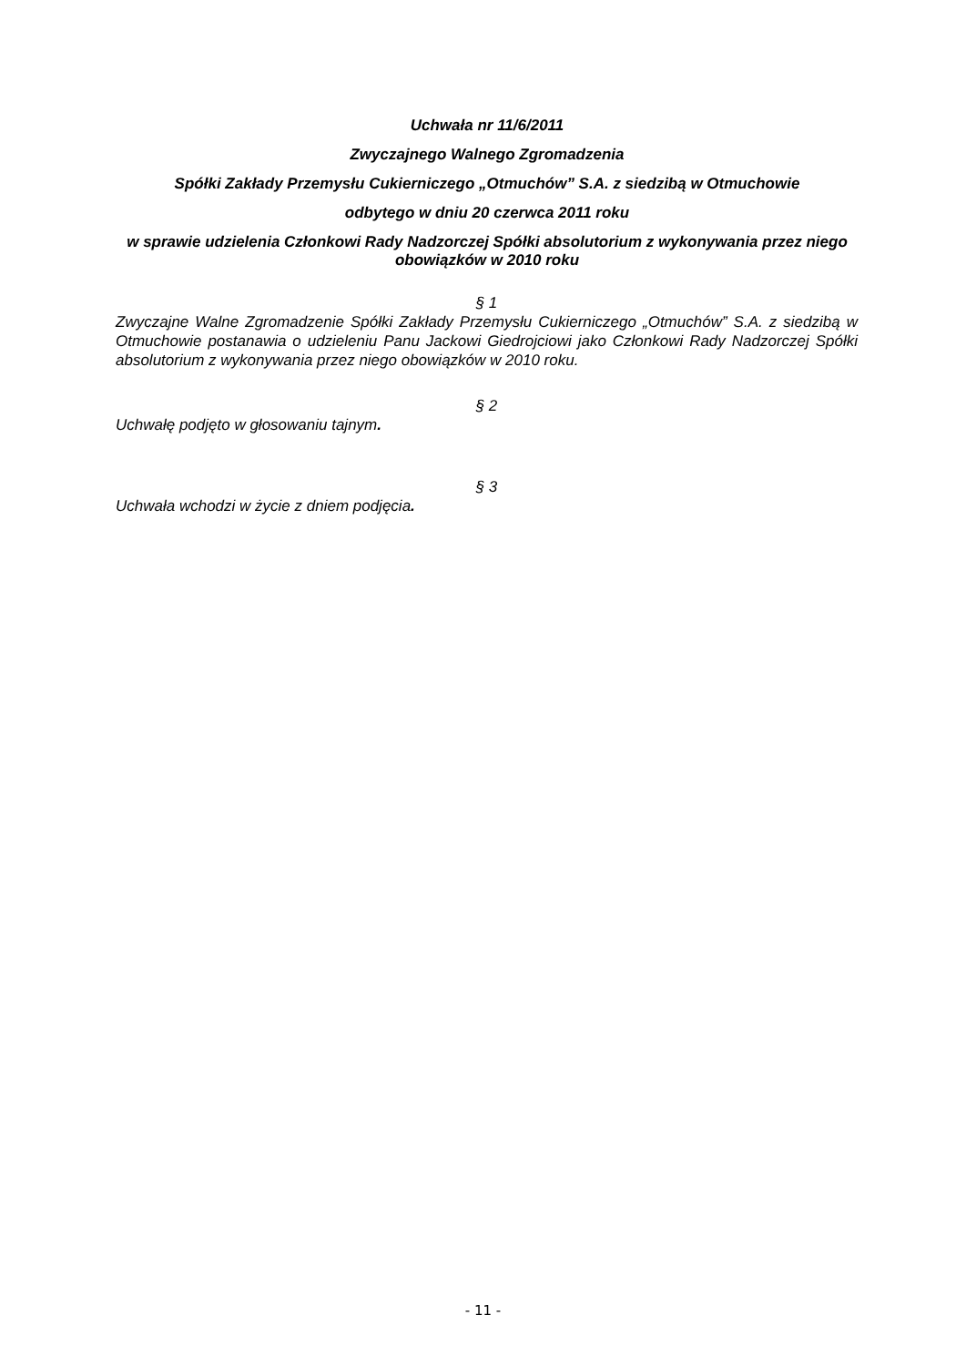Uchwała nr 11/6/2011
Zwyczajnego Walnego Zgromadzenia
Spółki Zakłady Przemysłu Cukierniczego „Otmuchów” S.A. z siedzibą w Otmuchowie
odbytego w dniu 20 czerwca 2011 roku
w sprawie udzielenia Członkowi Rady Nadzorczej Spółki absolutorium z wykonywania przez niego obowiązków w 2010 roku
§ 1
Zwyczajne Walne Zgromadzenie Spółki Zakłady Przemysłu Cukierniczego „Otmuchów” S.A. z siedzibą w Otmuchowie postanawia o udzieleniu Panu Jackowi Giedrojciowi jako Członkowi Rady Nadzorczej Spółki absolutorium z wykonywania przez niego obowiązków w 2010 roku.
§ 2
Uchwałę podjęto w głosowaniu tajnym.
§ 3
Uchwała wchodzi w życie z dniem podjęcia.
- 11 -